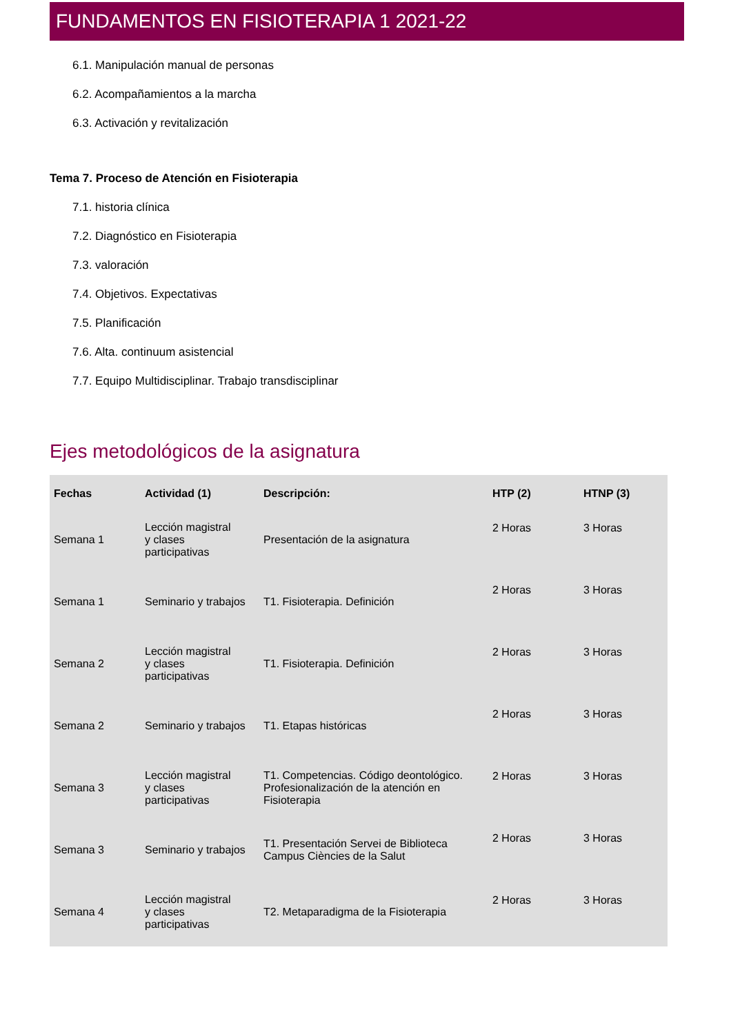FUNDAMENTOS EN FISIOTERAPIA 1 2021-22
6.1. Manipulación manual de personas
6.2. Acompañamientos a la marcha
6.3. Activación y revitalización
Tema 7. Proceso de Atención en Fisioterapia
7.1. historia clínica
7.2. Diagnóstico en Fisioterapia
7.3. valoración
7.4. Objetivos. Expectativas
7.5. Planificación
7.6. Alta. continuum asistencial
7.7. Equipo Multidisciplinar. Trabajo transdisciplinar
Ejes metodológicos de la asignatura
| Fechas | Actividad (1) | Descripción: | HTP (2) | HTNP (3) |
| --- | --- | --- | --- | --- |
| Semana 1 | Lección magistral y clases participativas | Presentación de la asignatura | 2 Horas | 3 Horas |
| Semana 1 | Seminario y trabajos | T1. Fisioterapia. Definición | 2 Horas | 3 Horas |
| Semana 2 | Lección magistral y clases participativas | T1. Fisioterapia. Definición | 2 Horas | 3 Horas |
| Semana 2 | Seminario y trabajos | T1. Etapas históricas | 2 Horas | 3 Horas |
| Semana 3 | Lección magistral y clases participativas | T1. Competencias. Código deontológico. Profesionalización de la atención en Fisioterapia | 2 Horas | 3 Horas |
| Semana 3 | Seminario y trabajos | T1. Presentación Servei de Biblioteca Campus Ciències de la Salut | 2 Horas | 3 Horas |
| Semana 4 | Lección magistral y clases participativas | T2. Metaparadigma de la Fisioterapia | 2 Horas | 3 Horas |